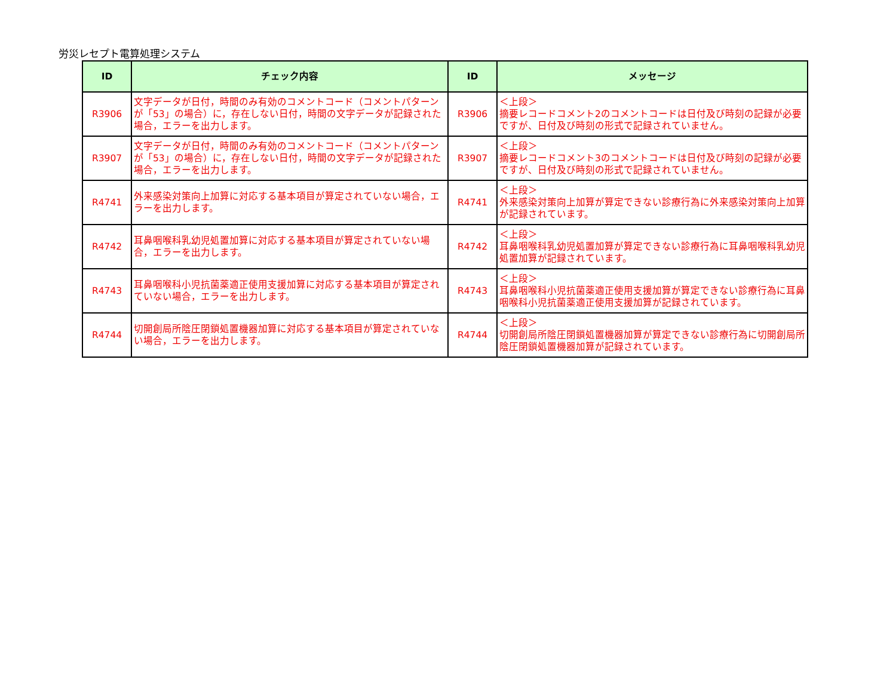労災レセプト電算処理システム
| ID | チェック内容 | ID | メッセージ |
| --- | --- | --- | --- |
| R3906 | 文字データが日付，時間のみ有効のコメントコード（コメントパターンが「53」の場合）に，存在しない日付，時間の文字データが記録された場合，エラーを出力します。 | R3906 | ＜上段＞ 摘要レコードコメント2のコメントコードは日付及び時刻の記録が必要ですが、日付及び時刻の形式で記録されていません。 |
| R3907 | 文字データが日付，時間のみ有効のコメントコード（コメントパターンが「53」の場合）に，存在しない日付，時間の文字データが記録された場合，エラーを出力します。 | R3907 | ＜上段＞ 摘要レコードコメント3のコメントコードは日付及び時刻の記録が必要ですが、日付及び時刻の形式で記録されていません。 |
| R4741 | 外来感染対策向上加算に対応する基本項目が算定されていない場合，エラーを出力します。 | R4741 | ＜上段＞ 外来感染対策向上加算が算定できない診療行為に外来感染対策向上加算が記録されています。 |
| R4742 | 耳鼻咽喉科乳幼児処置加算に対応する基本項目が算定されていない場合，エラーを出力します。 | R4742 | ＜上段＞ 耳鼻咽喉科乳幼児処置加算が算定できない診療行為に耳鼻咽喉科乳幼児処置加算が記録されています。 |
| R4743 | 耳鼻咽喉科小児抗菌薬適正使用支援加算に対応する基本項目が算定されていない場合，エラーを出力します。 | R4743 | ＜上段＞ 耳鼻咽喉科小児抗菌薬適正使用支援加算が算定できない診療行為に耳鼻咽喉科小児抗菌薬適正使用支援加算が記録されています。 |
| R4744 | 切開創局所陰圧閉鎖処置機器加算に対応する基本項目が算定されていない場合，エラーを出力します。 | R4744 | ＜上段＞ 切開創局所陰圧閉鎖処置機器加算が算定できない診療行為に切開創局所陰圧閉鎖処置機器加算が記録されています。 |